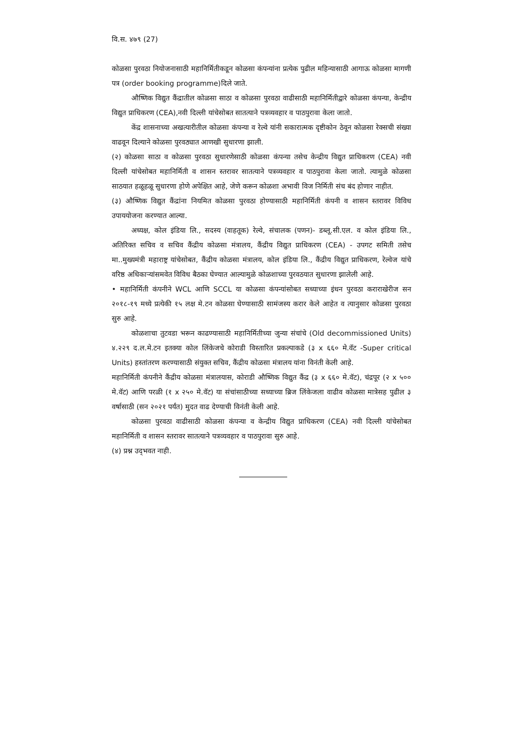वि.स. ४७९ (27)
कोळसा पुरवठा नियोजनासाठी महानिर्मितीकडून कोळसा कंपन्यांना प्रत्येक पुढील महिन्यासाठी आगाऊ कोळसा मागणी पत्र (order booking programme)दिले जाते.
औष्णिक विद्युत कैंद्रातील कोळसा साठा व कोळसा पुरवठा वाढीसाठी महानिर्मितीद्वारे कोळसा कंपन्या, केन्द्रीय विद्युत प्राधिकरण (CEA),नवी दिल्ली यांचेसोबत सातत्याने पत्रव्यवहार व पाठपुरावा केला जातो.
केंद्र शासनाच्या अखत्यारीतील कोळसा कंपन्या व रेल्वे यांनी सकारात्मक दृष्टीकोन ठेवून कोळसा रेक्सची संख्या वाढवून दिल्याने कोळसा पुरवठ्यात आणखी सुधारणा झाली.
(२) कोळसा साठा व कोळसा पुरवठा सुधारणेसाठी कोळसा कंपन्या तसेच केन्द्रीय विद्युत प्राधिकरण (CEA) नवी दिल्ली यांचेसोबत महानिर्मिती व शासन स्तरावर सातत्याने पत्रव्यवहार व पाठपुरावा केला जातो. त्यामुळे कोळसा साठयात हळूहळू सुधारणा होणे अपेक्षित आहे, जेणे करून कोळशा अभावी विज निर्मिती संच बंद होणार नाहीत.
(३) औष्णिक विद्युत कैंद्रांना नियमित कोळसा पुरवठा होण्यासाठी महानिर्मिती कंपनी व शासन स्तरावर विविध उपाययोजना करण्यात आल्या.
अध्यक्ष, कोल इंडिया लि., सदस्य (वाहतूक) रेल्वे, संचालक (पणन)- डब्लू.सी.एल. व कोल इंडिया लि., अतिरिक्त सचिव व सचिव कैंद्रीय कोळसा मंत्रालय, कैंद्रीय विद्युत प्राधिकरण (CEA) - उपगट समिती तसेच मा..मुख्यमंत्री महाराष्ट्र यांचेसोबत, कैंद्रीय कोळसा मंत्रालय, कोल इंडिया लि., कैंद्रीय विद्युत प्राधिकरण, रेल्वेज यांचे वरिष्ठ अधिकाऱ्यांसमवेत विविध बैठका घेण्यात आल्यामुळे कोळशाच्या पुरवठयात सुधारणा झालेली आहे.
• महानिर्मिती कंपनीने WCL आणि SCCL या कोळसा कंपन्यांसोबत सध्याच्या इंधन पुरवठा कराराखेरीज सन २०१८-१९ मध्ये प्रत्येकी १५ लक्ष मे.टन कोळसा घेण्यासाठी सामंजस्य करार केले आहेत व त्यानुसार कोळसा पुरवठा सुरु आहे.
कोळशाचा तुटवडा भरून काढण्यासाठी महानिर्मितीच्या जुन्या संचांचे (Old decommissioned Units) ४.२२९ द.ल.मे.टन इतक्या कोल लिंकेजचे कोराडी विस्तारित प्रकल्पाकडे (३ x ६६० मे.वॅट -Super critical Units) हस्तांतरण करण्यासाठी संयुक्त सचिव, कैंद्रीय कोळसा मंत्रालय यांना विनंती केली आहे.
महानिर्मिती कंपनीने कैंद्रीय कोळसा मंत्रालयास, कोराडी औष्णिक विद्युत कैंद्र (३ x ६६० मे.वॅट), चंद्रपूर (२ x ५०० मे.वॅट) आणि परळी (१ x २५० मे.वॅट) या संचांसाठीच्या सध्याच्या ब्रिज लिंकेजला वाढीव कोळसा मात्रेसह पुढील ३ वर्षासाठी (सन २०२१ पर्यंत) मुदत वाढ देण्याची विनंती केली आहे.
कोळसा पुरवठा वाढीसाठी कोळसा कंपन्या व केन्द्रीय विद्युत प्राधिकरण (CEA) नवी दिल्ली यांचेसोबत महानिर्मिती व शासन स्तरावर सातत्याने पत्रव्यवहार व पाठपुरावा सुरु आहे.
(४) प्रश्न उद्‌भवत नाही.